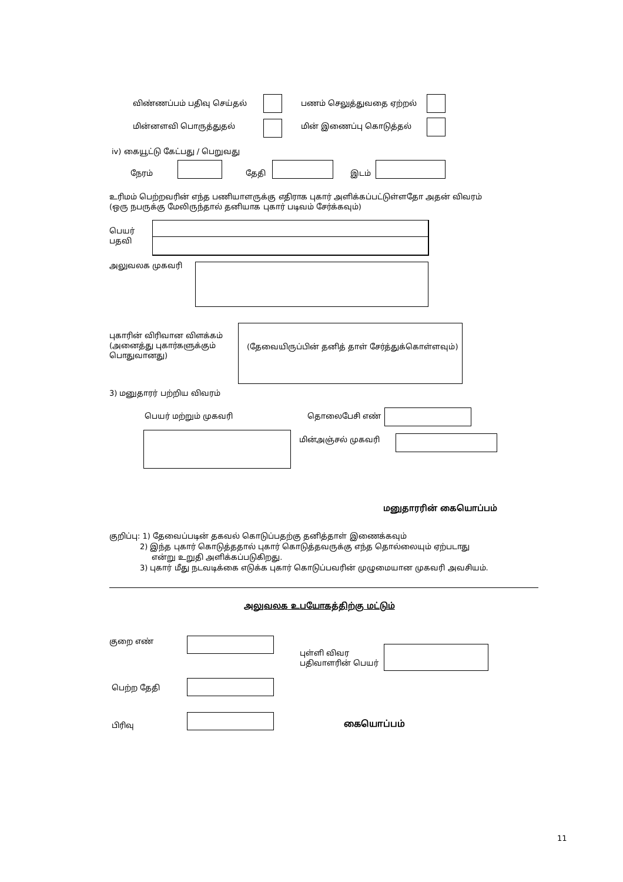விண்ணப்பம் பதிவு செய்தல் பணம் செலுத்துவதை ஏற்றல்
மின்னளவி பொருத்துதல் மின் இணைப்பு கொடுத்தல்
iv) கையூட்டு கேட்பது / பெறுவது
நேரம் தேதி இடம்
உரிமம் பெற்றவரின் எந்த பணியாளருக்கு எதிராக புகார் அளிக்கப்பட்டுள்ளதோ அதன் விவரம்
(ஒரு நபருக்கு மேலிருந்தால் தனியாக புகார் படிவம் சேர்க்கவும்)
பெயர்
பதவி
அலுவலக முகவரி
புகாரின் விரிவான விளக்கம்
(அனைத்து புகார்களுக்கும்
பொதுவானது)
(தேவையிருப்பின் தனித் தாள் சேர்த்துக்கொள்ளவும்)
3) மனுதாரர் பற்றிய விவரம்
பெயர் மற்றும் முகவரி தொலைபேசி எண்
மின்அஞ்சல் முகவரி
மனுதாரரின் கையொப்பம்
குறிப்பு: 1) தேவைப்படின் தகவல் கொடுப்பதற்கு தனித்தாள் இணைக்கவும்
2) இந்த புகார் கொடுத்ததால் புகார் கொடுத்தவருக்கு எந்த தொல்லையும் ஏற்படாது
என்று உறுதி அளிக்கப்படுகிறது.
3) புகார் மீது நடவடிக்கை எடுக்க புகார் கொடுப்பவரின் முழுமையான முகவரி அவசியம்.
அலுவலக உபயோகத்திற்கு மட்டும்
குறை எண்
புள்ளி விவர
பதிவாளரின் பெயர்
பெற்ற தேதி
பிரிவு கையொப்பம்
11